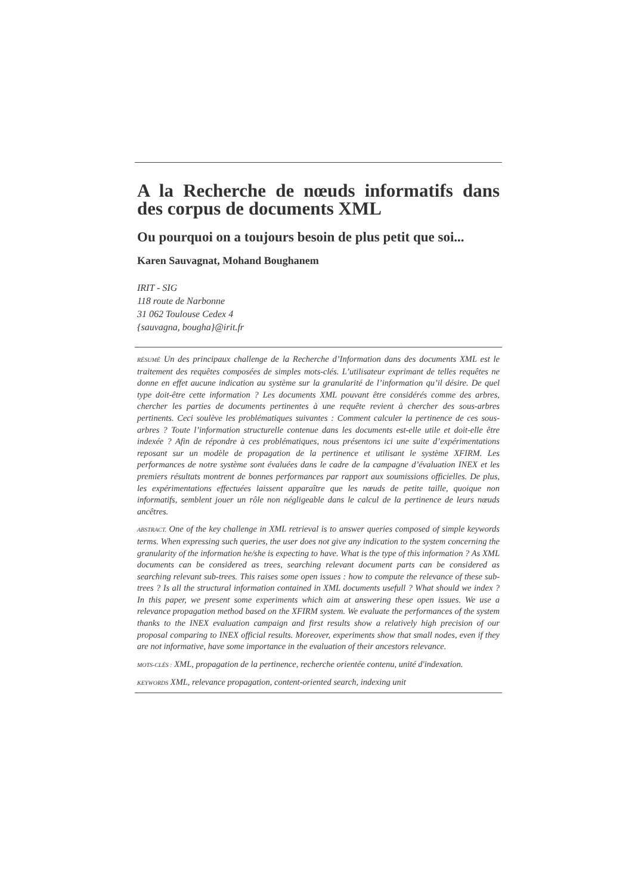A la Recherche de nœuds informatifs dans des corpus de documents XML
Ou pourquoi on a toujours besoin de plus petit que soi...
Karen Sauvagnat, Mohand Boughanem
IRIT - SIG
118 route de Narbonne
31 062 Toulouse Cedex 4
{sauvagna, bougha}@irit.fr
RÉSUMÉ Un des principaux challenge de la Recherche d’Information dans des documents XML est le traitement des requêtes composées de simples mots-clés. L’utilisateur exprimant de telles requêtes ne donne en effet aucune indication au système sur la granularité de l’information qu’il désire. De quel type doit-être cette information ? Les documents XML pouvant être considérés comme des arbres, chercher les parties de documents pertinentes à une requête revient à chercher des sous-arbres pertinents. Ceci soulève les problématiques suivantes : Comment calculer la pertinence de ces sous-arbres ? Toute l’information structurelle contenue dans les documents est-elle utile et doit-elle être indexée ? Afin de répondre à ces problématiques, nous présentons ici une suite d’expérimentations reposant sur un modèle de propagation de la pertinence et utilisant le système XFIRM. Les performances de notre système sont évaluées dans le cadre de la campagne d’évaluation INEX et les premiers résultats montrent de bonnes performances par rapport aux soumissions officielles. De plus, les expérimentations effectuées laissent apparaître que les nœuds de petite taille, quoique non informatifs, semblent jouer un rôle non négligeable dans le calcul de la pertinence de leurs nœuds ancêtres.
ABSTRACT. One of the key challenge in XML retrieval is to answer queries composed of simple keywords terms. When expressing such queries, the user does not give any indication to the system concerning the granularity of the information he/she is expecting to have. What is the type of this information ? As XML documents can be considered as trees, searching relevant document parts can be considered as searching relevant sub-trees. This raises some open issues : how to compute the relevance of these sub-trees ? Is all the structural information contained in XML documents usefull ? What should we index ? In this paper, we present some experiments which aim at answering these open issues. We use a relevance propagation method based on the XFIRM system. We evaluate the performances of the system thanks to the INEX evaluation campaign and first results show a relatively high precision of our proposal comparing to INEX official results. Moreover, experiments show that small nodes, even if they are not informative, have some importance in the evaluation of their ancestors relevance.
MOTS-CLÉS : XML, propagation de la pertinence, recherche orientée contenu, unité d'indexation.
KEYWORDS XML, relevance propagation, content-oriented search, indexing unit